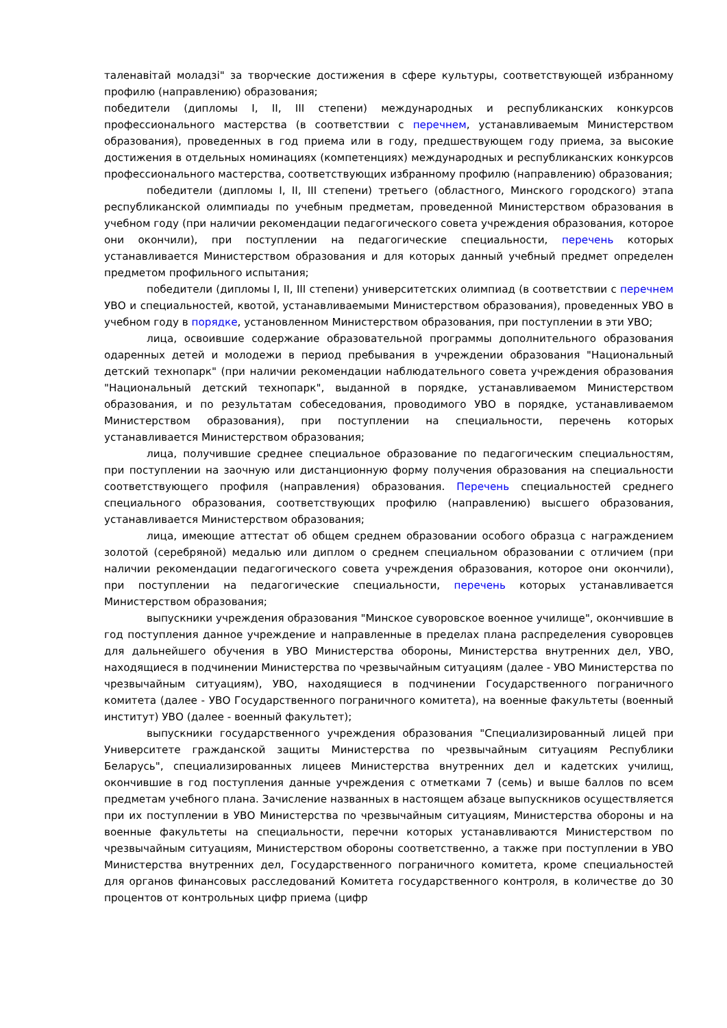таленавітай моладзі" за творческие достижения в сфере культуры, соответствующей избранному профилю (направлению) образования;
победители (дипломы I, II, III степени) международных и республиканских конкурсов профессионального мастерства (в соответствии с перечнем, устанавливаемым Министерством образования), проведенных в год приема или в году, предшествующем году приема, за высокие достижения в отдельных номинациях (компетенциях) международных и республиканских конкурсов профессионального мастерства, соответствующих избранному профилю (направлению) образования;
победители (дипломы I, II, III степени) третьего (областного, Минского городского) этапа республиканской олимпиады по учебным предметам, проведенной Министерством образования в учебном году (при наличии рекомендации педагогического совета учреждения образования, которое они окончили), при поступлении на педагогические специальности, перечень которых устанавливается Министерством образования и для которых данный учебный предмет определен предметом профильного испытания;
победители (дипломы I, II, III степени) университетских олимпиад (в соответствии с перечнем УВО и специальностей, квотой, устанавливаемыми Министерством образования), проведенных УВО в учебном году в порядке, установленном Министерством образования, при поступлении в эти УВО;
лица, освоившие содержание образовательной программы дополнительного образования одаренных детей и молодежи в период пребывания в учреждении образования "Национальный детский технопарк" (при наличии рекомендации наблюдательного совета учреждения образования "Национальный детский технопарк", выданной в порядке, устанавливаемом Министерством образования, и по результатам собеседования, проводимого УВО в порядке, устанавливаемом Министерством образования), при поступлении на специальности, перечень которых устанавливается Министерством образования;
лица, получившие среднее специальное образование по педагогическим специальностям, при поступлении на заочную или дистанционную форму получения образования на специальности соответствующего профиля (направления) образования. Перечень специальностей среднего специального образования, соответствующих профилю (направлению) высшего образования, устанавливается Министерством образования;
лица, имеющие аттестат об общем среднем образовании особого образца с награждением золотой (серебряной) медалью или диплом о среднем специальном образовании с отличием (при наличии рекомендации педагогического совета учреждения образования, которое они окончили), при поступлении на педагогические специальности, перечень которых устанавливается Министерством образования;
выпускники учреждения образования "Минское суворовское военное училище", окончившие в год поступления данное учреждение и направленные в пределах плана распределения суворовцев для дальнейшего обучения в УВО Министерства обороны, Министерства внутренних дел, УВО, находящиеся в подчинении Министерства по чрезвычайным ситуациям (далее - УВО Министерства по чрезвычайным ситуациям), УВО, находящиеся в подчинении Государственного пограничного комитета (далее - УВО Государственного пограничного комитета), на военные факультеты (военный институт) УВО (далее - военный факультет);
выпускники государственного учреждения образования "Специализированный лицей при Университете гражданской защиты Министерства по чрезвычайным ситуациям Республики Беларусь", специализированных лицеев Министерства внутренних дел и кадетских училищ, окончившие в год поступления данные учреждения с отметками 7 (семь) и выше баллов по всем предметам учебного плана. Зачисление названных в настоящем абзаце выпускников осуществляется при их поступлении в УВО Министерства по чрезвычайным ситуациям, Министерства обороны и на военные факультеты на специальности, перечни которых устанавливаются Министерством по чрезвычайным ситуациям, Министерством обороны соответственно, а также при поступлении в УВО Министерства внутренних дел, Государственного пограничного комитета, кроме специальностей для органов финансовых расследований Комитета государственного контроля, в количестве до 30 процентов от контрольных цифр приема (цифр